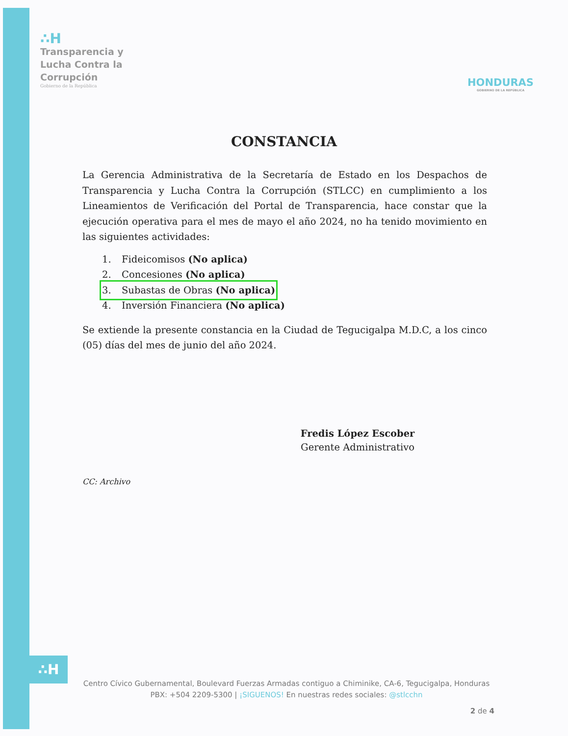∴H
∴H
Transparencia y
Lucha Contra la
Corrupción
Gobierno de la República
HONDURAS
GOBIERNO DE LA REPÚBLICA
CONSTANCIA
La Gerencia Administrativa de la Secretaría de Estado en los Despachos de Transparencia y Lucha Contra la Corrupción (STLCC) en cumplimiento a los Lineamientos de Verificación del Portal de Transparencia, hace constar que la ejecución operativa para el mes de mayo el año 2024, no ha tenido movimiento en las siguientes actividades:
1. Fideicomisos (No aplica)
2. Concesiones (No aplica)
3. Subastas de Obras (No aplica)
4. Inversión Financiera (No aplica)
Se extiende la presente constancia en la Ciudad de Tegucigalpa M.D.C, a los cinco (05) días del mes de junio del año 2024.
Fredis López Escober
Gerente Administrativo
CC: Archivo
Centro Cívico Gubernamental, Boulevard Fuerzas Armadas contiguo a Chiminike, CA-6, Tegucigalpa, Honduras
PBX: +504 2209-5300 | ¡SIGUENOS! En nuestras redes sociales: @stlcchn
2 de 4